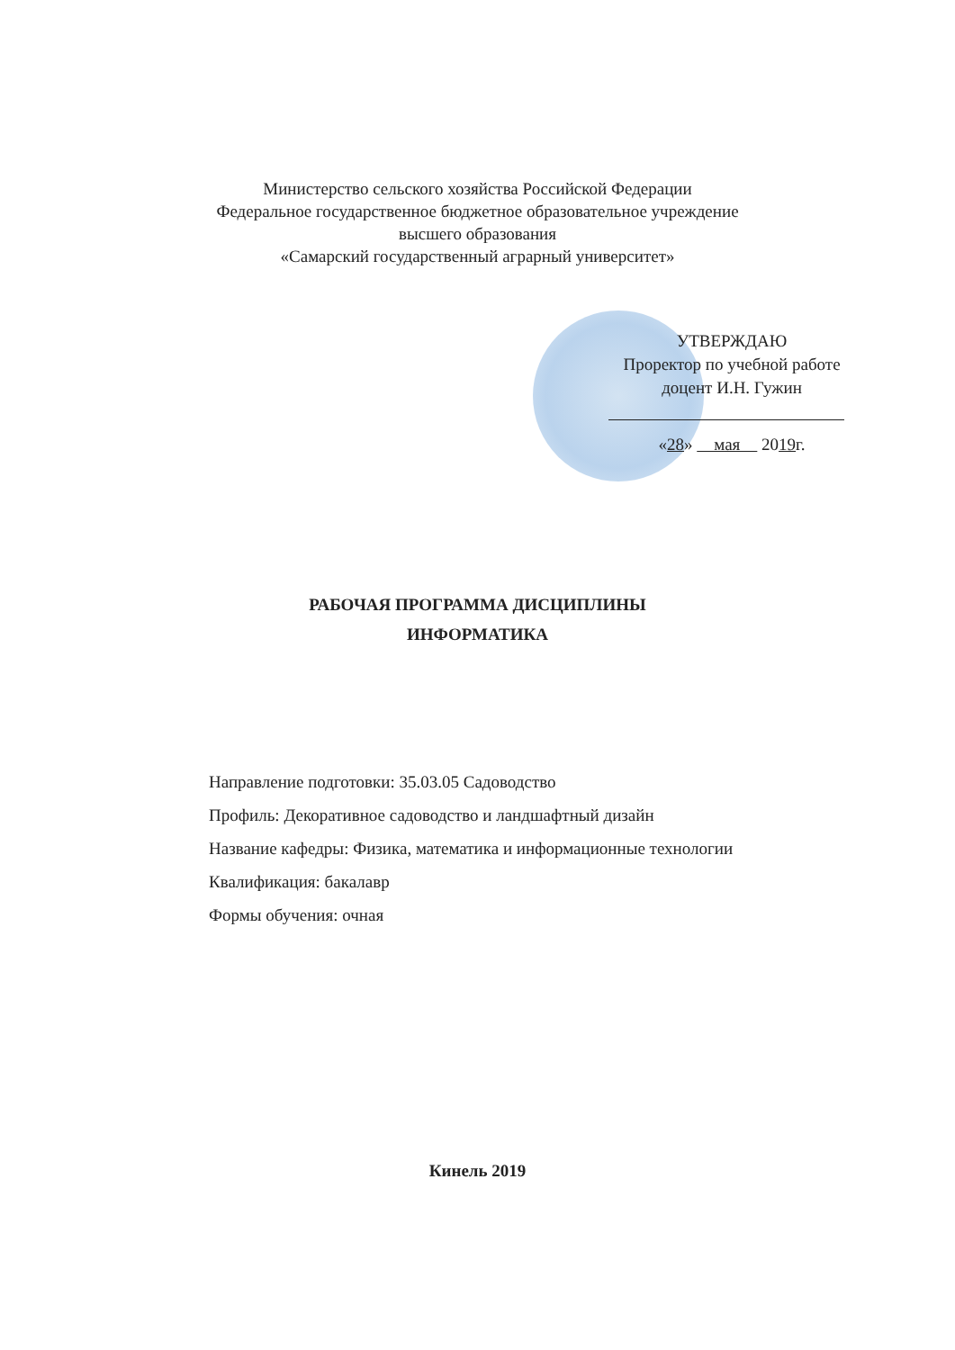Министерство сельского хозяйства Российской Федерации
Федеральное государственное бюджетное образовательное учреждение
высшего образования
«Самарский государственный аграрный университет»
УТВЕРЖДАЮ
Проректор по учебной работе
доцент И.Н. Гужин
«28» мая 2019г.
РАБОЧАЯ ПРОГРАММА ДИСЦИПЛИНЫ
ИНФОРМАТИКА
Направление подготовки: 35.03.05 Садоводство
Профиль: Декоративное садоводство и ландшафтный дизайн
Название кафедры: Физика, математика и информационные технологии
Квалификация: бакалавр
Формы обучения: очная
Кинель 2019